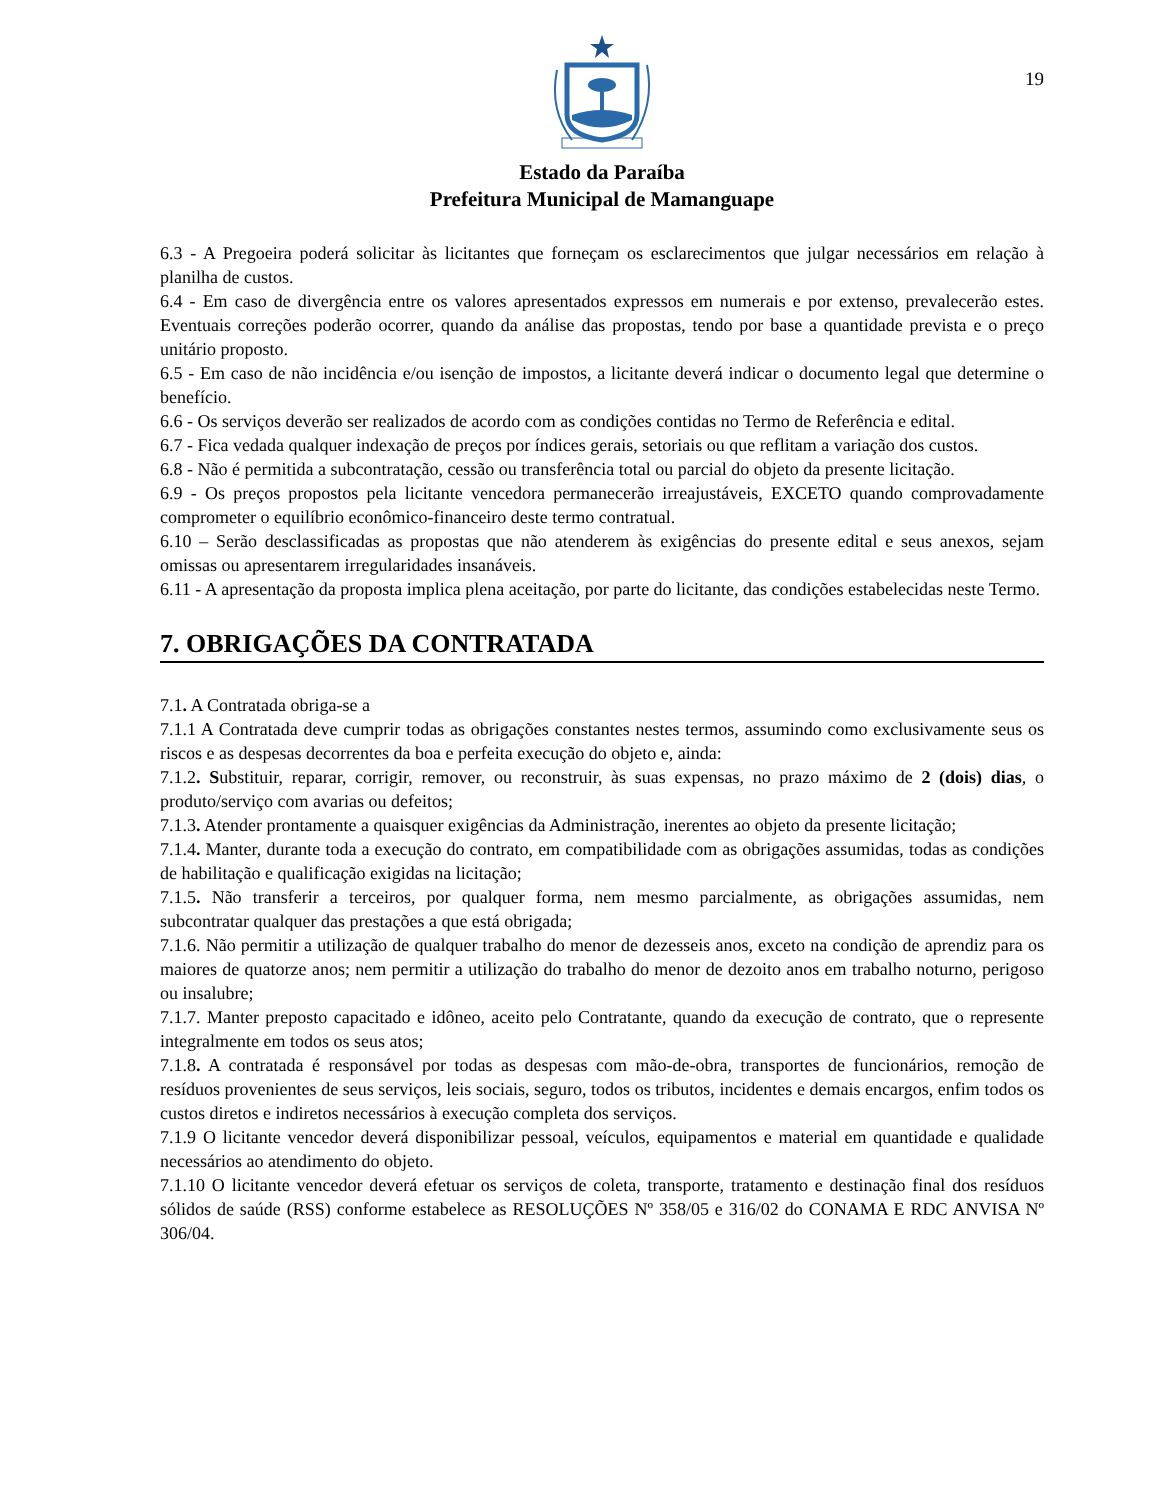19
Estado da Paraíba
Prefeitura Municipal de Mamanguape
6.3 - A Pregoeira poderá solicitar às licitantes que forneçam os esclarecimentos que julgar necessários em relação à planilha de custos.
6.4 - Em caso de divergência entre os valores apresentados expressos em numerais e por extenso, prevalecerão estes. Eventuais correções poderão ocorrer, quando da análise das propostas, tendo por base a quantidade prevista e o preço unitário proposto.
6.5 - Em caso de não incidência e/ou isenção de impostos, a licitante deverá indicar o documento legal que determine o benefício.
6.6 - Os serviços deverão ser realizados de acordo com as condições contidas no Termo de Referência e edital.
6.7 - Fica vedada qualquer indexação de preços por índices gerais, setoriais ou que reflitam a variação dos custos.
6.8 - Não é permitida a subcontratação, cessão ou transferência total ou parcial do objeto da presente licitação.
6.9 - Os preços propostos pela licitante vencedora permanecerão irreajustáveis, EXCETO quando comprovadamente comprometer o equilíbrio econômico-financeiro deste termo contratual.
6.10 – Serão desclassificadas as propostas que não atenderem às exigências do presente edital e seus anexos, sejam omissas ou apresentarem irregularidades insanáveis.
6.11 - A apresentação da proposta implica plena aceitação, por parte do licitante, das condições estabelecidas neste Termo.
7. OBRIGAÇÕES DA CONTRATADA
7.1. A Contratada obriga-se a
7.1.1 A Contratada deve cumprir todas as obrigações constantes nestes termos, assumindo como exclusivamente seus os riscos e as despesas decorrentes da boa e perfeita execução do objeto e, ainda:
7.1.2. Substituir, reparar, corrigir, remover, ou reconstruir, às suas expensas, no prazo máximo de 2 (dois) dias, o produto/serviço com avarias ou defeitos;
7.1.3. Atender prontamente a quaisquer exigências da Administração, inerentes ao objeto da presente licitação;
7.1.4. Manter, durante toda a execução do contrato, em compatibilidade com as obrigações assumidas, todas as condições de habilitação e qualificação exigidas na licitação;
7.1.5. Não transferir a terceiros, por qualquer forma, nem mesmo parcialmente, as obrigações assumidas, nem subcontratar qualquer das prestações a que está obrigada;
7.1.6. Não permitir a utilização de qualquer trabalho do menor de dezesseis anos, exceto na condição de aprendiz para os maiores de quatorze anos; nem permitir a utilização do trabalho do menor de dezoito anos em trabalho noturno, perigoso ou insalubre;
7.1.7. Manter preposto capacitado e idôneo, aceito pelo Contratante, quando da execução de contrato, que o represente integralmente em todos os seus atos;
7.1.8. A contratada é responsável por todas as despesas com mão-de-obra, transportes de funcionários, remoção de resíduos provenientes de seus serviços, leis sociais, seguro, todos os tributos, incidentes e demais encargos, enfim todos os custos diretos e indiretos necessários à execução completa dos serviços.
7.1.9 O licitante vencedor deverá disponibilizar pessoal, veículos, equipamentos e material em quantidade e qualidade necessários ao atendimento do objeto.
7.1.10 O licitante vencedor deverá efetuar os serviços de coleta, transporte, tratamento e destinação final dos resíduos sólidos de saúde (RSS) conforme estabelece as RESOLUÇÕES Nº 358/05 e 316/02 do CONAMA E RDC ANVISA Nº 306/04.